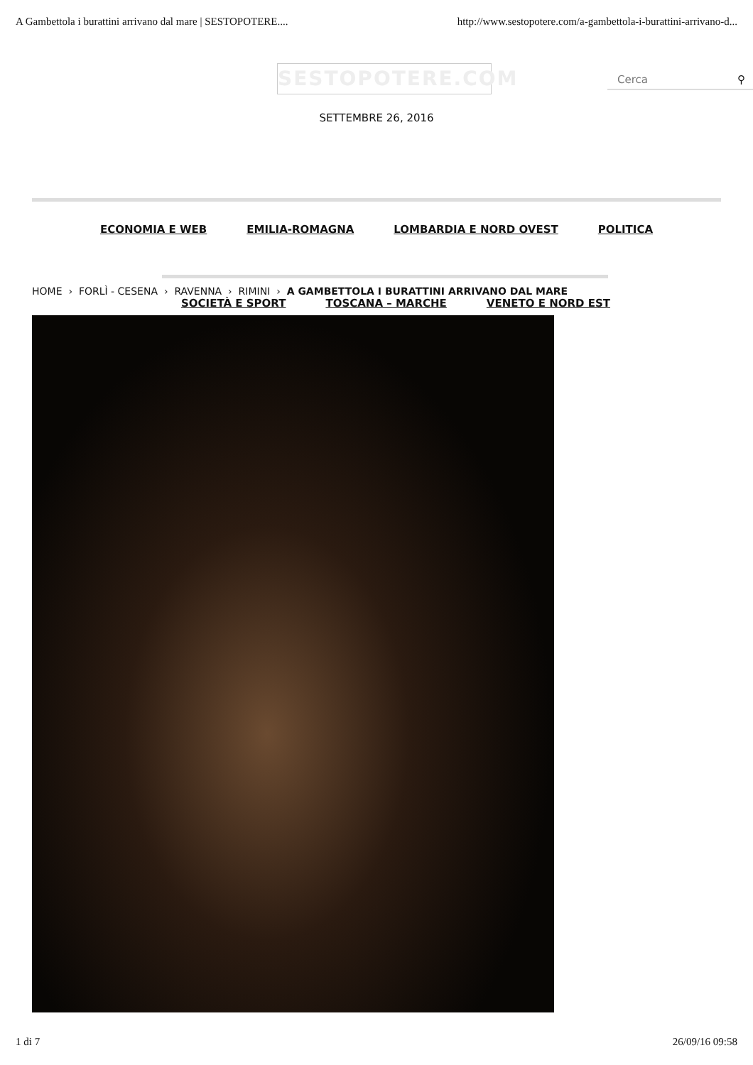A Gambettola i burattini arrivano dal mare | SESTOPOTERE.... http://www.sestopotere.com/a-gambettola-i-burattini-arrivano-d...
SESTOPOTERE.COM Cerca ⚲
SETTEMBRE 26, 2016
ECONOMIA E WEB EMILIA-ROMAGNA LOMBARDIA E NORD OVEST POLITICA
HOME › FORLÌ - CESENA › RAVENNA › RIMINI › A GAMBETTOLA I BURATTINI ARRIVANO DAL MARE
SOCIETÀ E SPORT TOSCANA – MARCHE VENETO E NORD EST
1 di 7 26/09/16 09:58